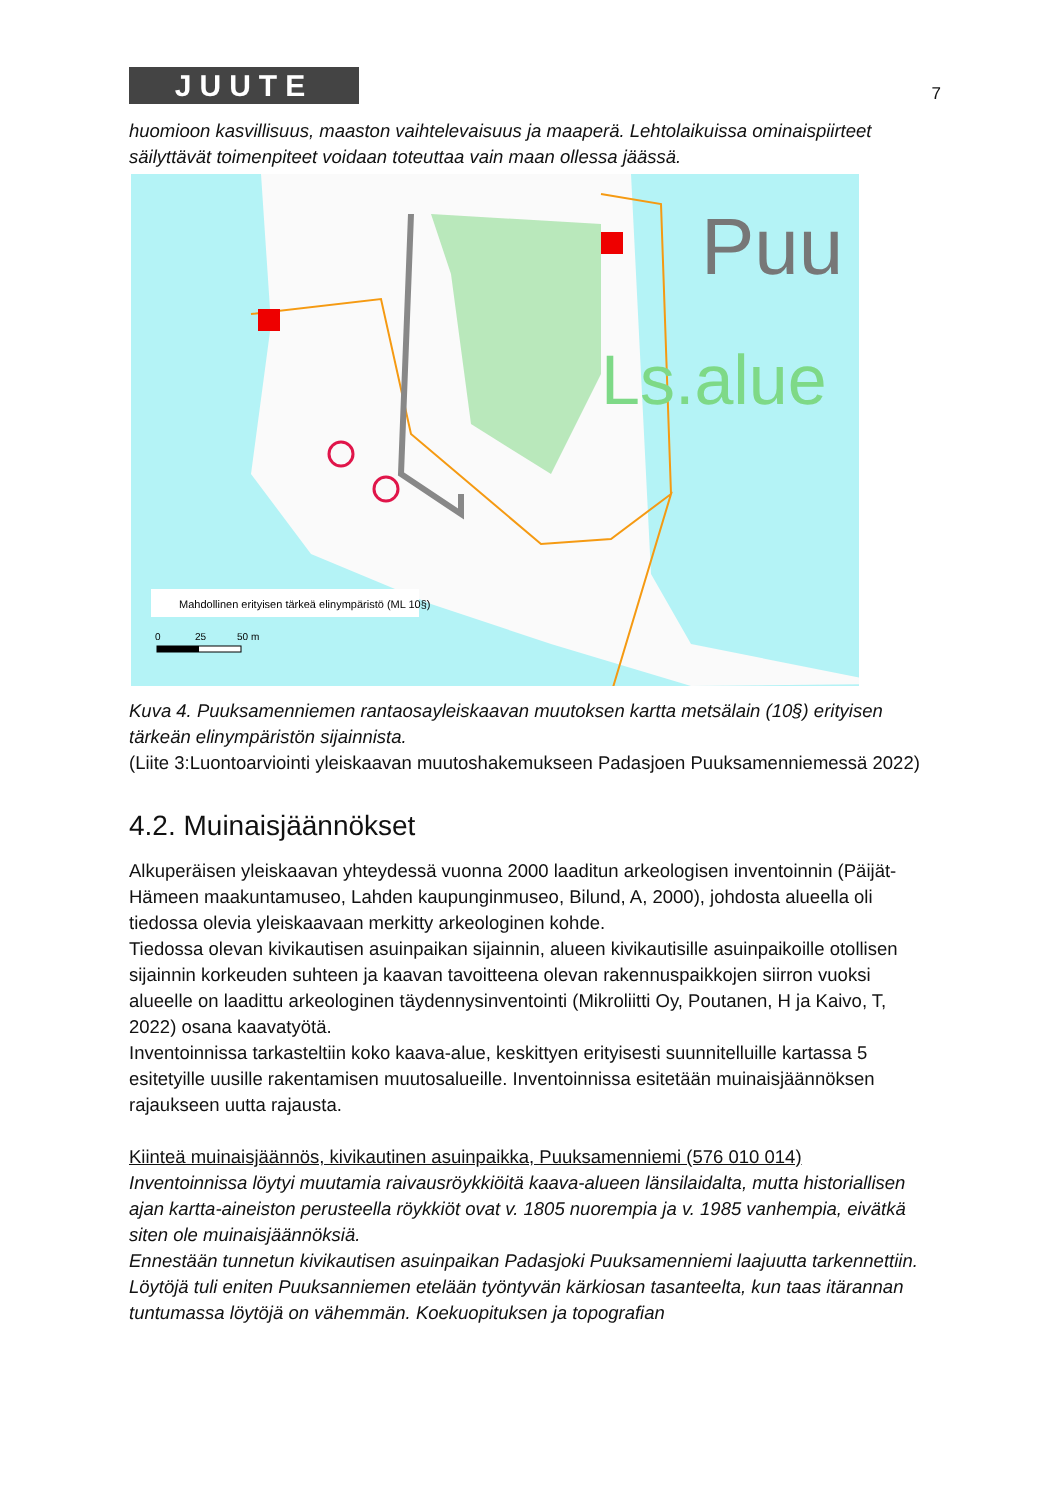JUUTE
7
huomioon kasvillisuus, maaston vaihtelevaisuus ja maaperä. Lehtolaikuissa ominaispiirteet säilyttävät toimenpiteet voidaan toteuttaa vain maan ollessa jäässä.
Puu
Ls.alue
Mahdollinen erityisen tärkeä elinympäristö (ML 10§)
0
25
50 m
Kuva 4. Puuksamenniemen rantaosayleiskaavan muutoksen kartta metsälain (10§) erityisen tärkeän elinympäristön sijainnista.
(Liite 3:Luontoarviointi yleiskaavan muutoshakemukseen Padasjoen Puuksamenniemessä 2022)
4.2. Muinaisjäännökset
Alkuperäisen yleiskaavan yhteydessä vuonna 2000 laaditun arkeologisen inventoinnin (Päijät-Hämeen maakuntamuseo, Lahden kaupunginmuseo, Bilund, A, 2000), johdosta alueella oli tiedossa olevia yleiskaavaan merkitty arkeologinen kohde.
Tiedossa olevan kivikautisen asuinpaikan sijainnin, alueen kivikautisille asuinpaikoille otollisen sijainnin korkeuden suhteen ja kaavan tavoitteena olevan rakennuspaikkojen siirron vuoksi alueelle on laadittu arkeologinen täydennysinventointi (Mikroliitti Oy, Poutanen, H ja Kaivo, T, 2022) osana kaavatyötä.
Inventoinnissa tarkasteltiin koko kaava-alue, keskittyen erityisesti suunnitelluille kartassa 5 esitetyille uusille rakentamisen muutosalueille. Inventoinnissa esitetään muinaisjäännöksen rajaukseen uutta rajausta.
Kiinteä muinaisjäännös, kivikautinen asuinpaikka, Puuksamenniemi (576 010 014)
Inventoinnissa löytyi muutamia raivausröykkiöitä kaava-alueen länsilaidalta, mutta historiallisen ajan kartta-aineiston perusteella röykkiöt ovat v. 1805 nuorempia ja v. 1985 vanhempia, eivätkä siten ole muinaisjäännöksiä.
Ennestään tunnetun kivikautisen asuinpaikan Padasjoki Puuksamenniemi laajuutta tarkennettiin. Löytöjä tuli eniten Puuksanniemen etelään työntyvän kärkiosan tasanteelta, kun taas itärannan tuntumassa löytöjä on vähemmän. Koekuopituksen ja topografian